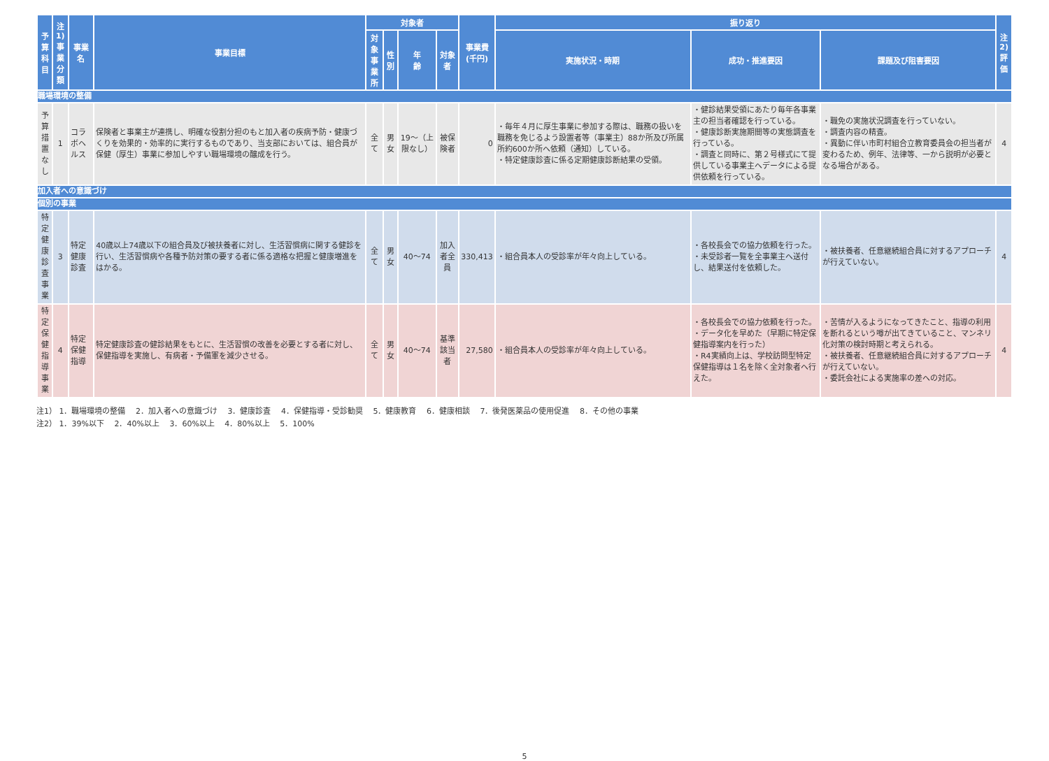| 予算科目 | 注1) 事業 分類 | 事業名 | 事業目標 | 対象者 | | | | 事業費 (千円) | 振り返り | | | 注2) 評価 |
| --- | --- | --- | --- | --- | --- | --- | --- | --- | --- | --- | --- | --- |
| | | | | 対象 事業所 | 性別 | 年 齢 | 対象者 | | 実施状況・時期 | 成功・推進要因 | 課題及び阻害要因 | |
| 職場環境の整備 | | | | | | | | | | | | |
| 予算措置なし | 1 | コラボヘルス | 保険者と事業主が連携し、明確な役割分担のもと加入者の疾病予防・健康づくりを効果的・効率的に実行するものであり、当支部においては、組合員が保健（厚生）事業に参加しやすい職場環境の醸成を行う。 | 全て | 男女 | 19〜（上限なし） | 被保険者 | 0 | ・毎年４月に厚生事業に参加する際は、職務の扱いを職務を免じるよう設置者等（事業主）88か所及び所属所約600か所へ依頼（通知）している。 ・特定健康診査に係る定期健康診断結果の受領。 | ・健診結果受領にあたり毎年各事業主の担当者確認を行っている。 ・健康診断実施期間等の実態調査を行っている。 ・調査と同時に、第２号様式にて提供している事業主へデータによる提供依頼を行っている。 | ・職免の実施状況調査を行っていない。 ・調査内容の精査。 ・異動に伴い市町村組合立教育委員会の担当者が変わるため、例年、法律等、一から説明が必要となる場合がある。 | 4 |
| 加入者への意識づけ | | | | | | | | | | | | |
| 個別の事業 | | | | | | | | | | | | |
| 特定健康診査事業 | 3 | 特定健康診査 | 40歳以上74歳以下の組合員及び被扶養者に対し、生活習慣病に関する健診を行い、生活習慣病や各種予防対策の要する者に係る適格な把握と健康増進をはかる。 | 全て | 男女 | 40〜74 | 加入者全員 | 330,413 | ・組合員本人の受診率が年々向上している。 | ・各校長会での協力依頼を行った。 ・未受診者一覧を全事業主へ送付し、結果送付を依頼した。 | ・被扶養者、任意継続組合員に対するアプローチが行えていない。 | 4 |
| 特定保健指導事業 | 4 | 特定保健指導 | 特定健康診査の健診結果をもとに、生活習慣の改善を必要とする者に対し、保健指導を実施し、有病者・予備軍を減少させる。 | 全て | 男女 | 40〜74 | 基準該当者 | 27,580 | ・組合員本人の受診率が年々向上している。 | ・各校長会での協力依頼を行った。 ・データ化を早めた（早期に特定保健指導案内を行った） ・R4実績向上は、学校訪問型特定保健指導は１名を除く全対象者へ行えた。 | ・苦情が入るようになってきたこと、指導の利用を断れるという噂が出てきていること、マンネリ化対策の検討時期と考えられる。 ・被扶養者、任意継続組合員に対するアプローチが行えていない。 ・委託会社による実施率の差への対応。 | 4 |
注1） 1．職場環境の整備　 2．加入者への意識づけ　 3．健康診査　 4．保健指導・受診勧奨　 5．健康教育　 6．健康相談　 7．後発医薬品の使用促進　 8．その他の事業
注2） 1．39%以下　 2．40%以上　 3．60%以上　 4．80%以上　 5．100%
5